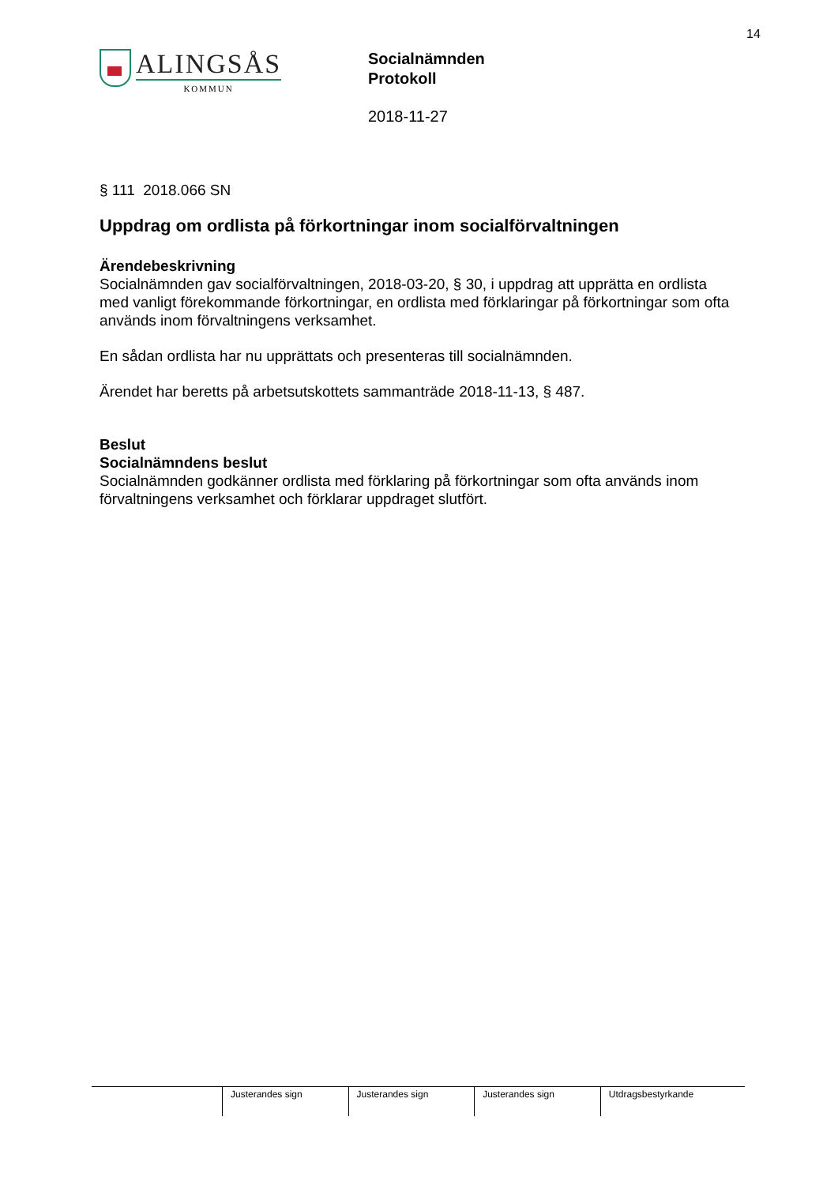14
ALINGSÅS
KOMMUN
Socialnämnden
Protokoll
2018-11-27
§ 111 2018.066 SN
Uppdrag om ordlista på förkortningar inom socialförvaltningen
Ärendebeskrivning
Socialnämnden gav socialförvaltningen, 2018-03-20, § 30, i uppdrag att upprätta en ordlista med vanligt förekommande förkortningar, en ordlista med förklaringar på förkortningar som ofta används inom förvaltningens verksamhet.
En sådan ordlista har nu upprättats och presenteras till socialnämnden.
Ärendet har beretts på arbetsutskottets sammanträde 2018-11-13, § 487.
Beslut
Socialnämndens beslut
Socialnämnden godkänner ordlista med förklaring på förkortningar som ofta används inom förvaltningens verksamhet och förklarar uppdraget slutfört.
| | Justerandes sign | Justerandes sign | Justerandes sign | Utdragsbestyrkande |